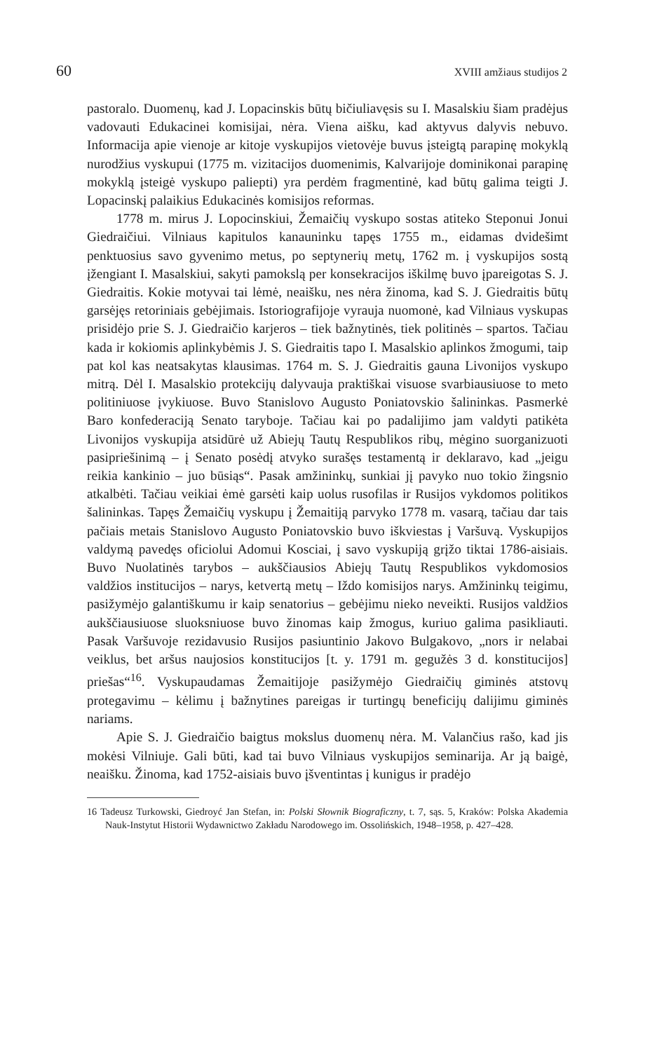60 XVIII amžiaus studijos 2
pastoralo. Duomenų, kad J. Lopacinskis būtų bičiuliavęsis su I. Masalskiu šiam pradėjus vadovauti Edukacinei komisijai, nėra. Viena aišku, kad aktyvus dalyvis nebuvo. Informacija apie vienoje ar kitoje vyskupijos vietovėje buvus įsteigtą parapinę mokyklą nurodžius vyskupui (1775 m. vizitacijos duomenimis, Kalvarijoje dominikonai parapinę mokyklą įsteigė vyskupo paliepti) yra perdėm fragmentinė, kad būtų galima teigti J. Lopacinskį palaikius Edukacinės komisijos reformas.
1778 m. mirus J. Lopocinskiui, Žemaičių vyskupo sostas atiteko Steponui Jonui Giedraičiui. Vilniaus kapitulos kanauninku tapęs 1755 m., eidamas dvidešimt penktuosius savo gyvenimo metus, po septynerių metų, 1762 m. į vyskupijos sostą įžengiant I. Masalskiui, sakyti pamokslą per konsekracijos iškilmę buvo įpareigotas S. J. Giedraitis. Kokie motyvai tai lėmė, neaišku, nes nėra žinoma, kad S. J. Giedraitis būtų garsėjęs retoriniais gebėjimais. Istoriografijoje vyrauja nuomonė, kad Vilniaus vyskupas prisidėjo prie S. J. Giedraičio karjeros – tiek bažnytinės, tiek politinės – spartos. Tačiau kada ir kokiomis aplinkybėmis J. S. Giedraitis tapo I. Masalskio aplinkos žmogumi, taip pat kol kas neatsakytas klausimas. 1764 m. S. J. Giedraitis gauna Livonijos vyskupo mitrą. Dėl I. Masalskio protekcijų dalyvauja praktiškai visuose svarbiausiuose to meto politiniuose įvykiuose. Buvo Stanislovo Augusto Poniatovskio šalininkas. Pasmerkė Baro konfederaciją Senato taryboje. Tačiau kai po padalijimo jam valdyti patikėta Livonijos vyskupija atsidūrė už Abiejų Tautų Respublikos ribų, mėgino suorganizuoti pasipriešinimą – į Senato posėdį atvyko surašęs testamentą ir deklaravo, kad „jeigu reikia kankinio – juo būsiąs“. Pasak amžininkų, sunkiai jį pavyko nuo tokio žingsnio atkalbėti. Tačiau veikiai ėmė garsėti kaip uolus rusofilas ir Rusijos vykdomos politikos šalininkas. Tapęs Žemaičių vyskupu į Žemaitiją parvyko 1778 m. vasarą, tačiau dar tais pačiais metais Stanislovo Augusto Poniatovskio buvo iškviestas į Varšuvą. Vyskupijos valdymą pavedęs oficiolui Adomui Kosciai, į savo vyskupiją grįžo tiktai 1786-aisiais. Buvo Nuolatinės tarybos – aukščiausios Abiejų Tautų Respublikos vykdomosios valdžios institucijos – narys, ketvertą metų – Iždo komisijos narys. Amžininkų teigimu, pasižymėjo galantiškumu ir kaip senatorius – gebėjimu nieko neveikti. Rusijos valdžios aukščiausiuose sluoksniuose buvo žinomas kaip žmogus, kuriuo galima pasikliauti. Pasak Varšuvoje rezidavusio Rusijos pasiuntinio Jakovo Bulgakovo, „nors ir nelabai veiklus, bet aršus naujosios konstitucijos [t. y. 1791 m. gegužės 3 d. konstitucijos] priešas“<sup>16</sup>. Vyskupaudamas Žemaitijoje pasižymėjo Giedraičių giminės atstovų protegavimu – kėlimu į bažnytines pareigas ir turtingų beneficijų dalijimu giminės nariams.
Apie S. J. Giedraičio baigtus mokslus duomenų nėra. M. Valančius rašo, kad jis mokėsi Vilniuje. Gali būti, kad tai buvo Vilniaus vyskupijos seminarija. Ar ją baigė, neaišku. Žinoma, kad 1752-aisiais buvo įšventintas į kunigus ir pradėjo
16 Tadeusz Turkowski, Giedroyć Jan Stefan, in: Polski Słownik Biograficzny, t. 7, sąs. 5, Kraków: Polska Akademia Nauk-Instytut Historii Wydawnictwo Zakładu Narodowego im. Ossolińskich, 1948–1958, p. 427–428.